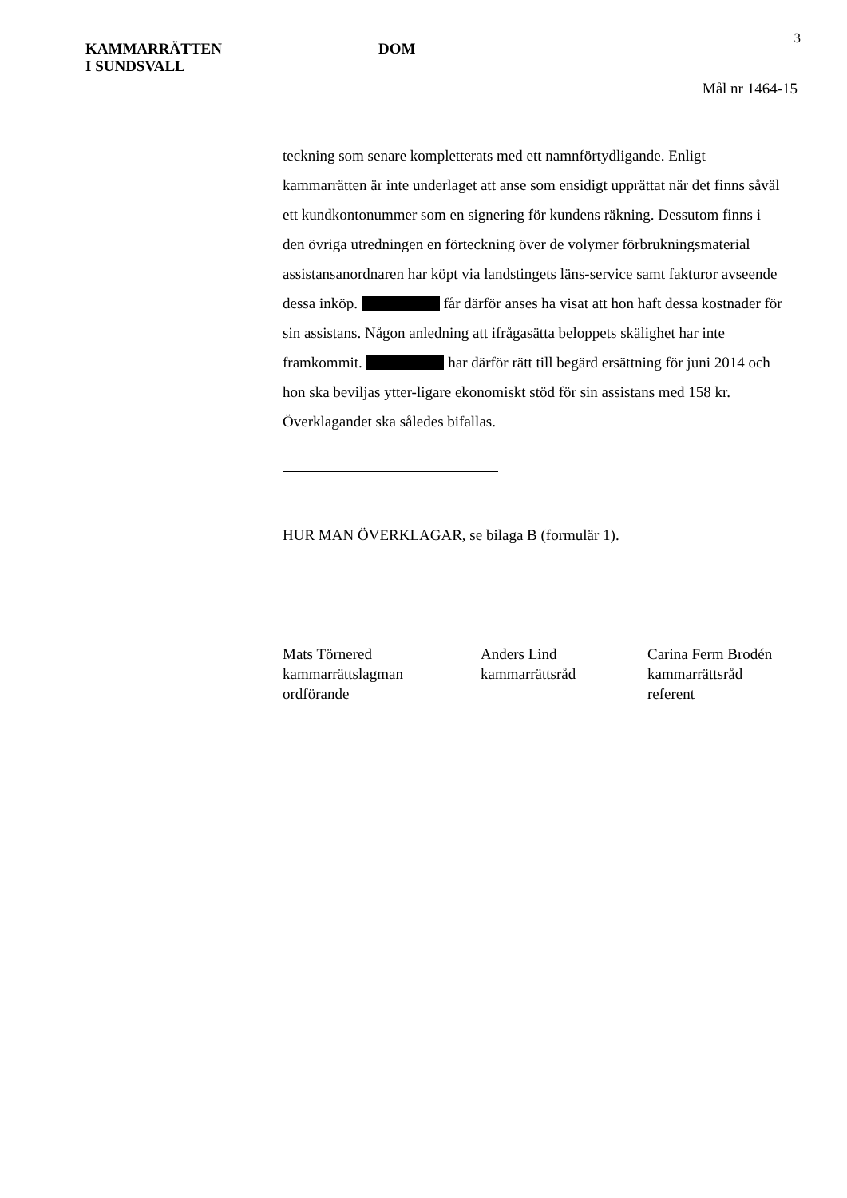3
KAMMARRÄTTEN
I SUNDSVALL
DOM
Mål nr 1464-15
teckning som senare kompletterats med ett namnförtydligande. Enligt kammarrätten är inte underlaget att anse som ensidigt upprättat när det finns såväl ett kundkontonummer som en signering för kundens räkning. Dessutom finns i den övriga utredningen en förteckning över de volymer förbrukningsmaterial assistansanordnaren har köpt via landstingets läns-service samt fakturor avseende dessa inköp. får därför anses ha visat att hon haft dessa kostnader för sin assistans. Någon anledning att ifrågasätta beloppets skälighet har inte framkommit. har därför rätt till begärd ersättning för juni 2014 och hon ska beviljas ytter-ligare ekonomiskt stöd för sin assistans med 158 kr. Överklagandet ska således bifallas.
HUR MAN ÖVERKLAGAR, se bilaga B (formulär 1).
Mats Törnered
kammarrättslagman
ordförande
Anders Lind
kammarrättsråd
Carina Ferm Brodén
kammarrättsråd
referent